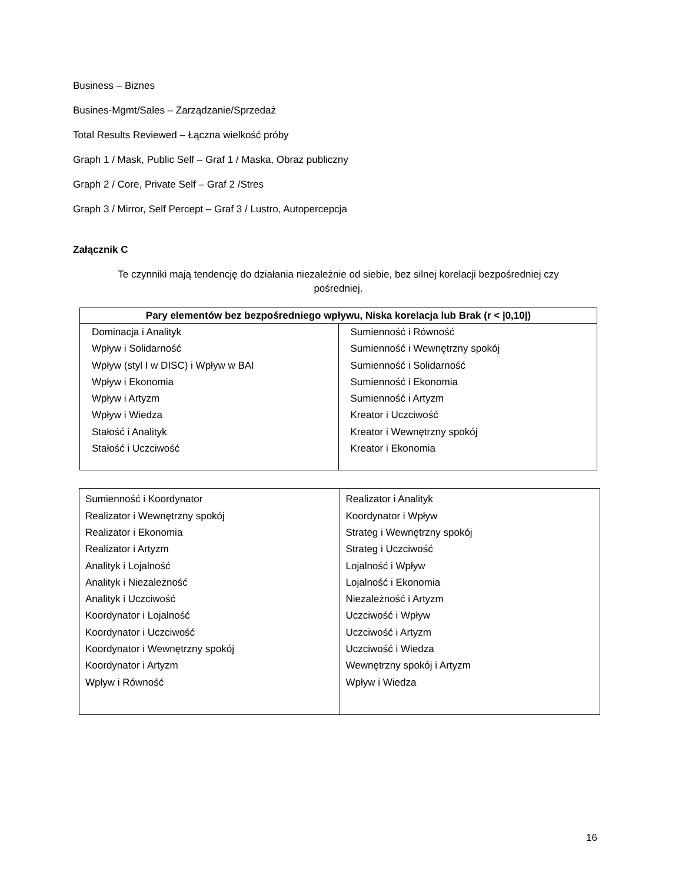Business – Biznes
Busines-Mgmt/Sales – Zarządzanie/Sprzedaż
Total Results Reviewed – Łączna wielkość próby
Graph 1 / Mask, Public Self – Graf 1 / Maska, Obraz publiczny
Graph 2 / Core, Private Self – Graf 2 /Stres
Graph 3 / Mirror, Self Percept – Graf 3 / Lustro, Autopercepcja
Załącznik C
Te czynniki mają tendencję do działania niezależnie od siebie, bez silnej korelacji bezpośredniej czy pośredniej.
| Pary elementów bez bezpośredniego wpływu, Niska korelacja lub Brak (r < /0,10/) | |
| --- | --- |
| Dominacja i Analityk Wpływ i Solidarność Wpływ (styl I w DISC) i Wpływ w BAI Wpływ i Ekonomia Wpływ i Artyzm Wpływ i Wiedza Stałość i Analityk Stałość i Uczciwość | Sumienność i Równość Sumienność i Wewnętrzny spokój Sumienność i Solidarność Sumienność i Ekonomia Sumienność i Artyzm Kreator i Uczciwość Kreator i Wewnętrzny spokój Kreator i Ekonomia |
| Sumienność i Koordynator Realizator i Wewnętrzny spokój Realizator i Ekonomia Realizator i Artyzm Analityk i Lojalność Analityk i Niezależność Analityk i Uczciwość Koordynator i Lojalność Koordynator i Uczciwość Koordynator i Wewnętrzny spokój Koordynator i Artyzm Wpływ i Równość | Realizator i Analityk Koordynator i Wpływ Strateg i Wewnętrzny spokój Strateg i Uczciwość Lojalność i Wpływ Lojalność i Ekonomia Niezależność i Artyzm Uczciwość i Wpływ Uczciwość i Artyzm Uczciwość i Wiedza Wewnętrzny spokój i Artyzm Wpływ i Wiedza |
16